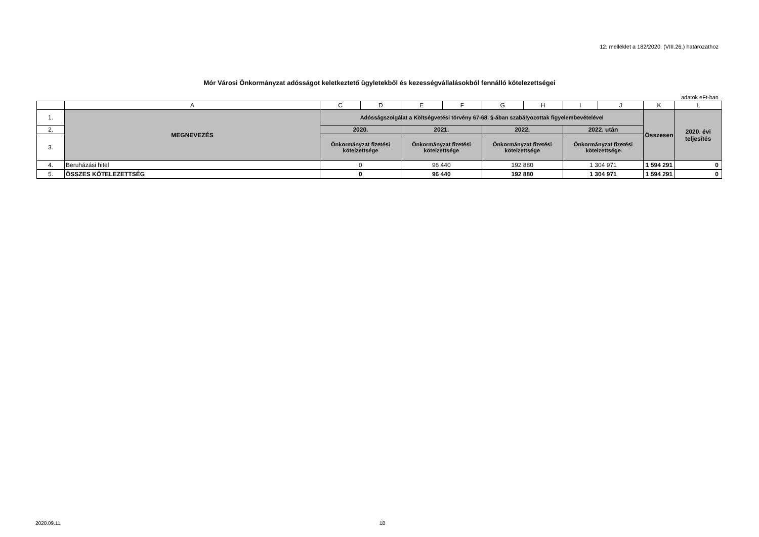12. melléklet a 182/2020. (VIII.26.) határozathoz
Mór Városi Önkormányzat adósságot keletkeztető ügyletekből és kezességvállalásokból fennálló kötelezettségei
adatok eFt-ban
| | A | C | D | E | F | G | H | I | J | K | L |
| --- | --- | --- | --- | --- | --- | --- | --- | --- | --- | --- | --- |
| 1. | MEGNEVEZÉS | Adósságszolgálat a Költségvetési törvény 67-68. §-ában szabályozottak figyelembevételével | | | | | | | | Összesen | 2020. évi teljesítés |
| 2. | | 2020. | | 2021. | | 2022. | | 2022. után | | | |
| 3. | | Önkormányzat fizetési kötelzettsége | | Önkormányzat fizetési kötelzettsége | | Önkormányzat fizetési kötelzettsége | | Önkormányzat fizetési kötelzettsége | | | |
| 4. | Beruházási hitel | 0 | | 96 440 | | 192 880 | | 1 304 971 | | 1 594 291 | 0 |
| 5. | ÖSSZES KÖTELEZETTSÉG | 0 | | 96 440 | | 192 880 | | 1 304 971 | | 1 594 291 | 0 |
2020.09.11 18